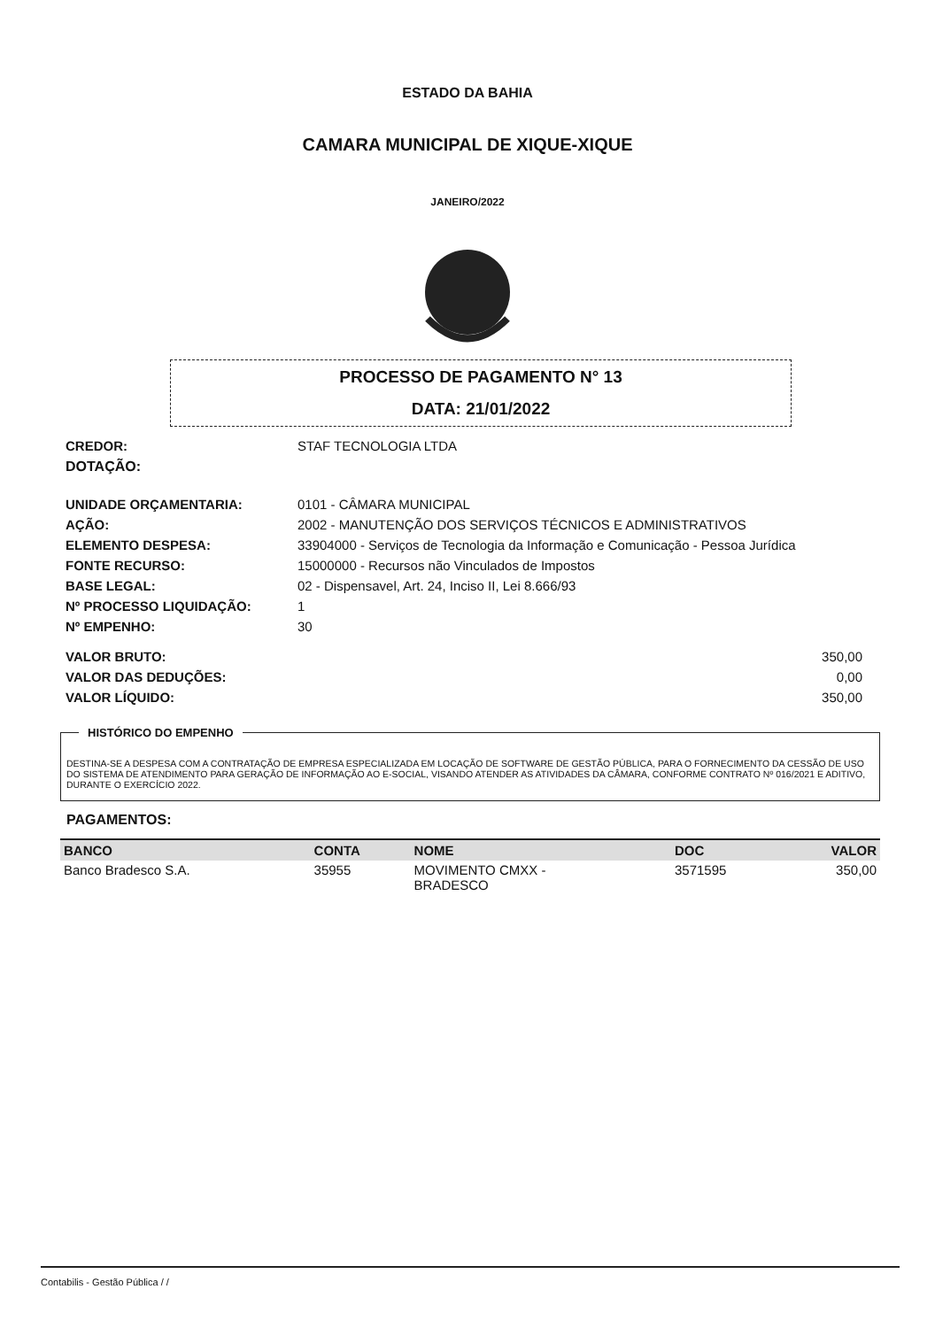ESTADO DA BAHIA
CAMARA MUNICIPAL DE XIQUE-XIQUE
JANEIRO/2022
PROCESSO DE PAGAMENTO N° 13
DATA: 21/01/2022
| CREDOR: | STAF TECNOLOGIA LTDA |
| DOTAÇÃO: | |
| UNIDADE ORÇAMENTARIA: | 0101 - CÂMARA MUNICIPAL |
| AÇÃO: | 2002 - MANUTENÇÃO DOS SERVIÇOS TÉCNICOS E ADMINISTRATIVOS |
| ELEMENTO DESPESA: | 33904000 - Serviços de Tecnologia da Informação e Comunicação - Pessoa Jurídica |
| FONTE RECURSO: | 15000000 - Recursos não Vinculados de Impostos |
| BASE LEGAL: | 02 - Dispensavel, Art. 24, Inciso II, Lei 8.666/93 |
| Nº PROCESSO LIQUIDAÇÃO: | 1 |
| Nº EMPENHO: | 30 |
| VALOR BRUTO: | 350,00 |
| VALOR DAS DEDUÇÕES: | 0,00 |
| VALOR LÍQUIDO: | 350,00 |
HISTÓRICO DO EMPENHO
DESTINA-SE A DESPESA COM A CONTRATAÇÃO DE EMPRESA ESPECIALIZADA EM LOCAÇÃO DE SOFTWARE DE GESTÃO PÚBLICA, PARA O FORNECIMENTO DA CESSÃO DE USO DO SISTEMA DE ATENDIMENTO PARA GERAÇÃO DE INFORMAÇÃO AO E-SOCIAL, VISANDO ATENDER AS ATIVIDADES DA CÂMARA, CONFORME CONTRATO Nº 016/2021 E ADITIVO, DURANTE O EXERCÍCIO 2022.
PAGAMENTOS:
| BANCO | CONTA | NOME | DOC | VALOR |
| --- | --- | --- | --- | --- |
| Banco Bradesco S.A. | 35955 | MOVIMENTO CMXX - BRADESCO | 3571595 | 350,00 |
Contabilis - Gestão Pública / /